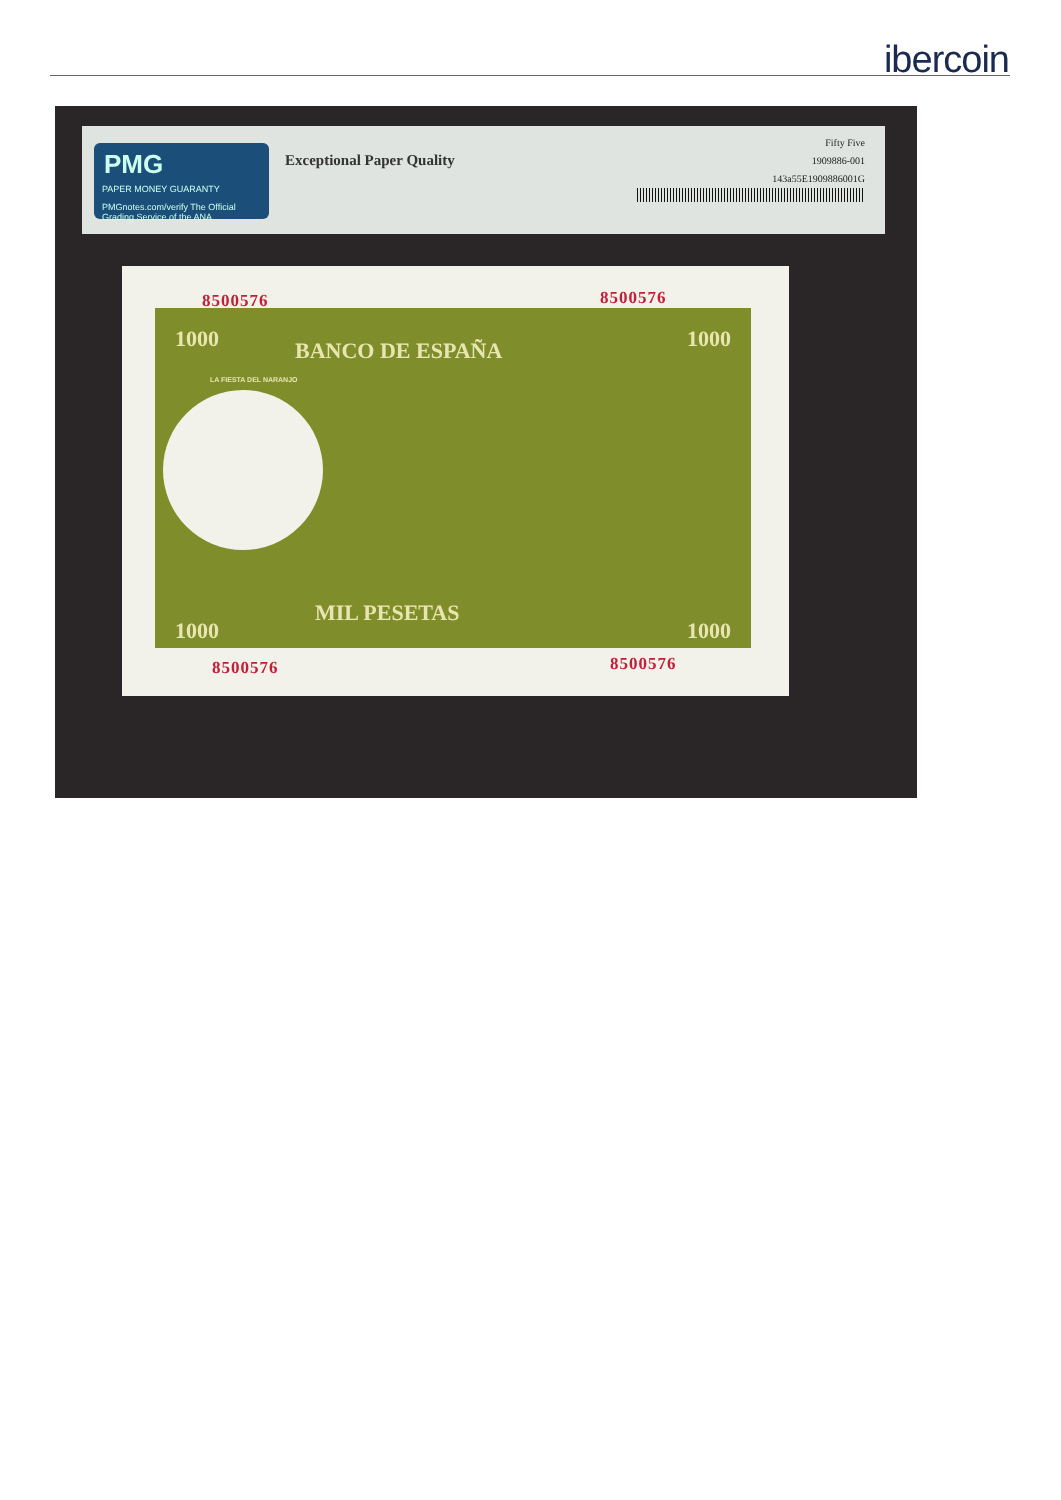ibercoin
PMG
PAPER MONEY GUARANTY
PMGnotes.com/verify The Official Grading Service of the ANA
Exceptional Paper Quality
Fifty Five
1909886-001
143a55E1909886001G
8500576 8500576
1000 BANCO DE ESPAÑA 1000
LA FIESTA DEL NARANJO
MIL PESETAS
1000 1000
8500576 8500576